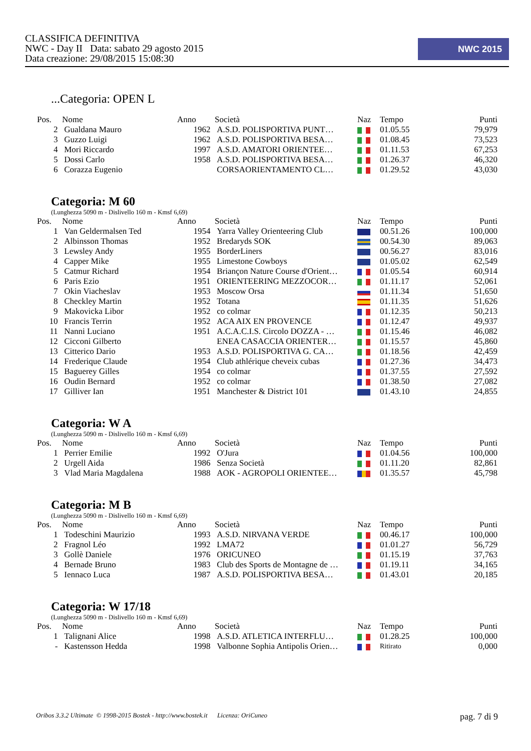CLASSIFICA DEFINITIVA
NWC - Day II Data: sabato 29 agosto 2015
Data creazione: 29/08/2015 15:08:30
NWC 2015
...Categoria: OPEN L
| Pos. | Nome | Anno | Società | Naz | Tempo | Punti |
| --- | --- | --- | --- | --- | --- | --- |
| 2 | Gualdana Mauro | 1962 | A.S.D. POLISPORTIVA PUNT… | | 01.05.55 | 79,979 |
| 3 | Guzzo Luigi | 1962 | A.S.D. POLISPORTIVA BESA… | | 01.08.45 | 73,523 |
| 4 | Mori Riccardo | 1997 | A.S.D. AMATORI ORIENTEE… | | 01.11.53 | 67,253 |
| 5 | Dossi Carlo | 1958 | A.S.D. POLISPORTIVA BESA… | | 01.26.37 | 46,320 |
| 6 | Corazza Eugenio | | CORSAORIENTAMENTO CL… | | 01.29.52 | 43,030 |
Categoria: M 60
(Lunghezza 5090 m - Dislivello 160 m - Kmsf 6,69)
| Pos. | Nome | Anno | Società | Naz | Tempo | Punti |
| --- | --- | --- | --- | --- | --- | --- |
| 1 | Van Geldermalsen Ted | 1954 | Yarra Valley Orienteering Club | | 00.51.26 | 100,000 |
| 2 | Albinsson Thomas | 1952 | Bredaryds SOK | | 00.54.30 | 89,063 |
| 3 | Lewsley Andy | 1955 | BorderLiners | | 00.56.27 | 83,016 |
| 4 | Capper Mike | 1955 | Limestone Cowboys | | 01.05.02 | 62,549 |
| 5 | Catmur Richard | 1954 | Briançon Nature Course d'Orient… | | 01.05.54 | 60,914 |
| 6 | Paris Ezio | 1951 | ORIENTEERING MEZZOCOR… | | 01.11.17 | 52,061 |
| 7 | Okin Viacheslav | 1953 | Moscow Orsa | | 01.11.34 | 51,650 |
| 8 | Checkley Martin | 1952 | Totana | | 01.11.35 | 51,626 |
| 9 | Makovicka Libor | 1952 | co colmar | | 01.12.35 | 50,213 |
| 10 | Francis Terrin | 1952 | ACA AIX EN PROVENCE | | 01.12.47 | 49,937 |
| 11 | Nanni Luciano | 1951 | A.C.A.C.I.S. Circolo DOZZA - … | | 01.15.46 | 46,082 |
| 12 | Cicconi Gilberto | | ENEA CASACCIA ORIENTER… | | 01.15.57 | 45,860 |
| 13 | Citterico Dario | 1953 | A.S.D. POLISPORTIVA G. CA… | | 01.18.56 | 42,459 |
| 14 | Frederique Claude | 1954 | Club athlérique cheveix cubas | | 01.27.36 | 34,473 |
| 15 | Baguerey Gilles | 1954 | co colmar | | 01.37.55 | 27,592 |
| 16 | Oudin Bernard | 1952 | co colmar | | 01.38.50 | 27,082 |
| 17 | Gilliver Ian | 1951 | Manchester & District 101 | | 01.43.10 | 24,855 |
Categoria: W A
(Lunghezza 5090 m - Dislivello 160 m - Kmsf 6,69)
| Pos. | Nome | Anno | Società | Naz | Tempo | Punti |
| --- | --- | --- | --- | --- | --- | --- |
| 1 | Perrier Emilie | 1992 | O'Jura | | 01.04.56 | 100,000 |
| 2 | Urgell Aida | 1986 | Senza Società | | 01.11.20 | 82,861 |
| 3 | Vlad Maria Magdalena | 1988 | AOK - AGROPOLI ORIENTEE… | | 01.35.57 | 45,798 |
Categoria: M B
(Lunghezza 5090 m - Dislivello 160 m - Kmsf 6,69)
| Pos. | Nome | Anno | Società | Naz | Tempo | Punti |
| --- | --- | --- | --- | --- | --- | --- |
| 1 | Todeschini Maurizio | 1993 | A.S.D. NIRVANA VERDE | | 00.46.17 | 100,000 |
| 2 | Fragnol Léo | 1992 | LMA72 | | 01.01.27 | 56,729 |
| 3 | Gollè Daniele | 1976 | ORICUNEO | | 01.15.19 | 37,763 |
| 4 | Bernade Bruno | 1983 | Club des Sports de Montagne de … | | 01.19.11 | 34,165 |
| 5 | Iennaco Luca | 1987 | A.S.D. POLISPORTIVA BESA… | | 01.43.01 | 20,185 |
Categoria: W 17/18
(Lunghezza 5090 m - Dislivello 160 m - Kmsf 6,69)
| Pos. | Nome | Anno | Società | Naz | Tempo | Punti |
| --- | --- | --- | --- | --- | --- | --- |
| 1 | Talignani Alice | 1998 | A.S.D. ATLETICA INTERFLU… | | 01.28.25 | 100,000 |
| - | Kastensson Hedda | 1998 | Valbonne Sophia Antipolis Orien… | | Ritirato | 0,000 |
Oribos 3.3.2 Ultimate © 1998-2015 Bostek - http://www.bostek.it Licenza: OriCuneo pag. 7 di 9